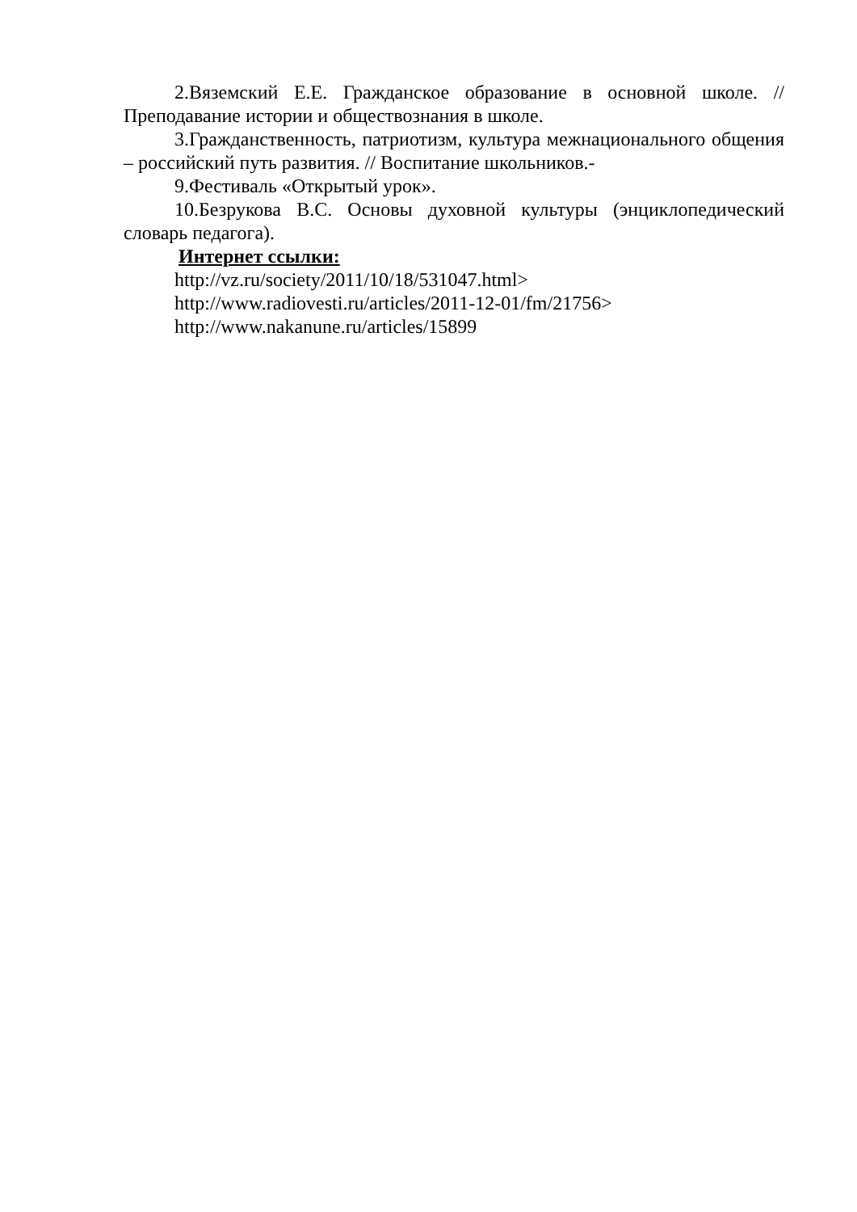2.Вяземский Е.Е. Гражданское образование в основной школе. // Преподавание истории и обществознания в школе.
3.Гражданственность, патриотизм, культура межнационального общения – российский путь развития. // Воспитание школьников.-
9.Фестиваль «Открытый урок».
10.Безрукова В.С. Основы духовной культуры (энциклопедический словарь педагога).
Интернет ссылки:
http://vz.ru/society/2011/10/18/531047.html>
http://www.radiovesti.ru/articles/2011-12-01/fm/21756>
http://www.nakanune.ru/articles/15899